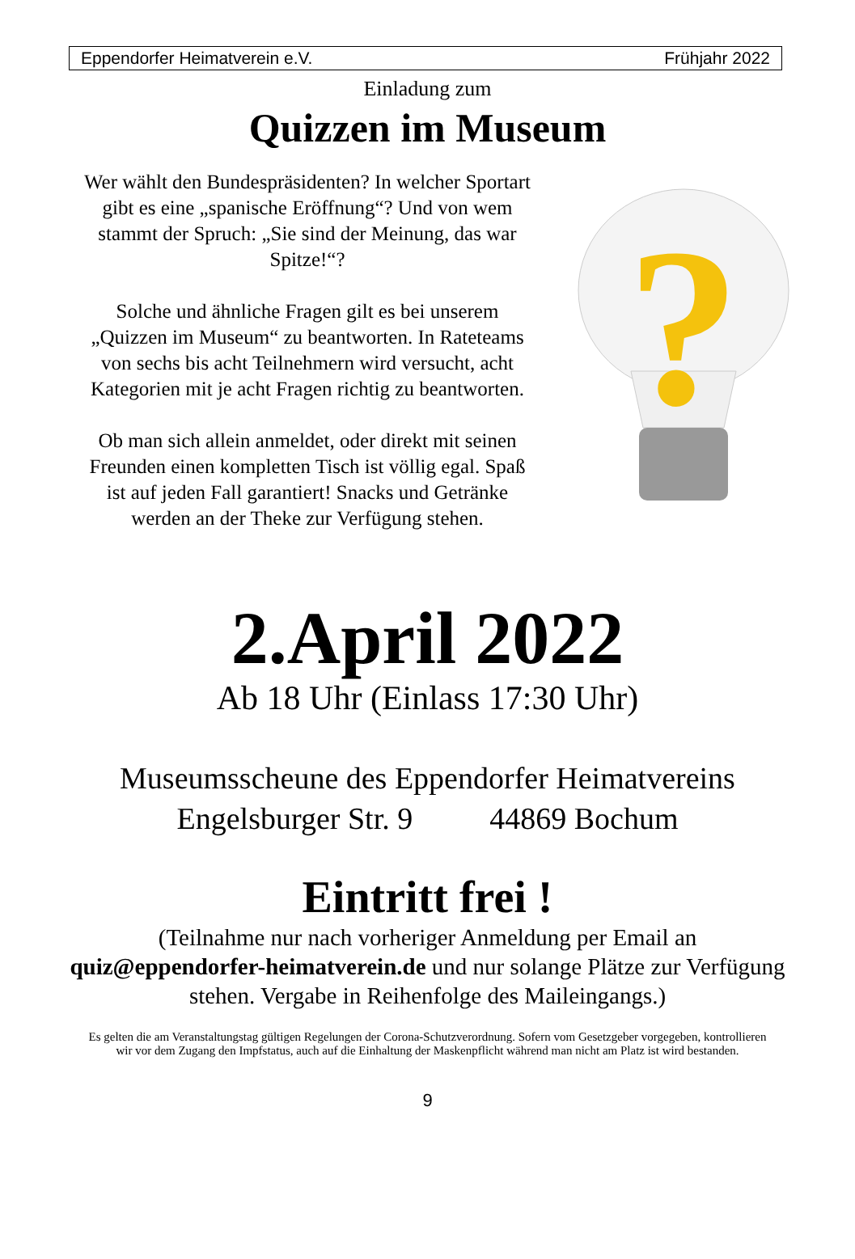Eppendorfer Heimatverein e.V. Frühjahr 2022
Einladung zum
Quizzen im Museum
Wer wählt den Bundespräsidenten? In welcher Sportart gibt es eine „spanische Eröffnung“? Und von wem stammt der Spruch: „Sie sind der Meinung, das war Spitze!“?
Solche und ähnliche Fragen gilt es bei unserem „Quizzen im Museum“ zu beantworten. In Rateteams von sechs bis acht Teilnehmern wird versucht, acht Kategorien mit je acht Fragen richtig zu beantworten.
Ob man sich allein anmeldet, oder direkt mit seinen Freunden einen kompletten Tisch ist völlig egal. Spaß ist auf jeden Fall garantiert! Snacks und Getränke werden an der Theke zur Verfügung stehen.
?
2.April 2022
Ab 18 Uhr (Einlass 17:30 Uhr)
Museumsscheune des Eppendorfer Heimatvereins
Engelsburger Str. 9 44869 Bochum
Eintritt frei !
(Teilnahme nur nach vorheriger Anmeldung per Email an quiz@eppendorfer-heimatverein.de und nur solange Plätze zur Verfügung stehen. Vergabe in Reihenfolge des Maileingangs.)
Es gelten die am Veranstaltungstag gültigen Regelungen der Corona-Schutzverordnung. Sofern vom Gesetzgeber vorgegeben, kontrollieren wir vor dem Zugang den Impfstatus, auch auf die Einhaltung der Maskenpflicht während man nicht am Platz ist wird bestanden.
9